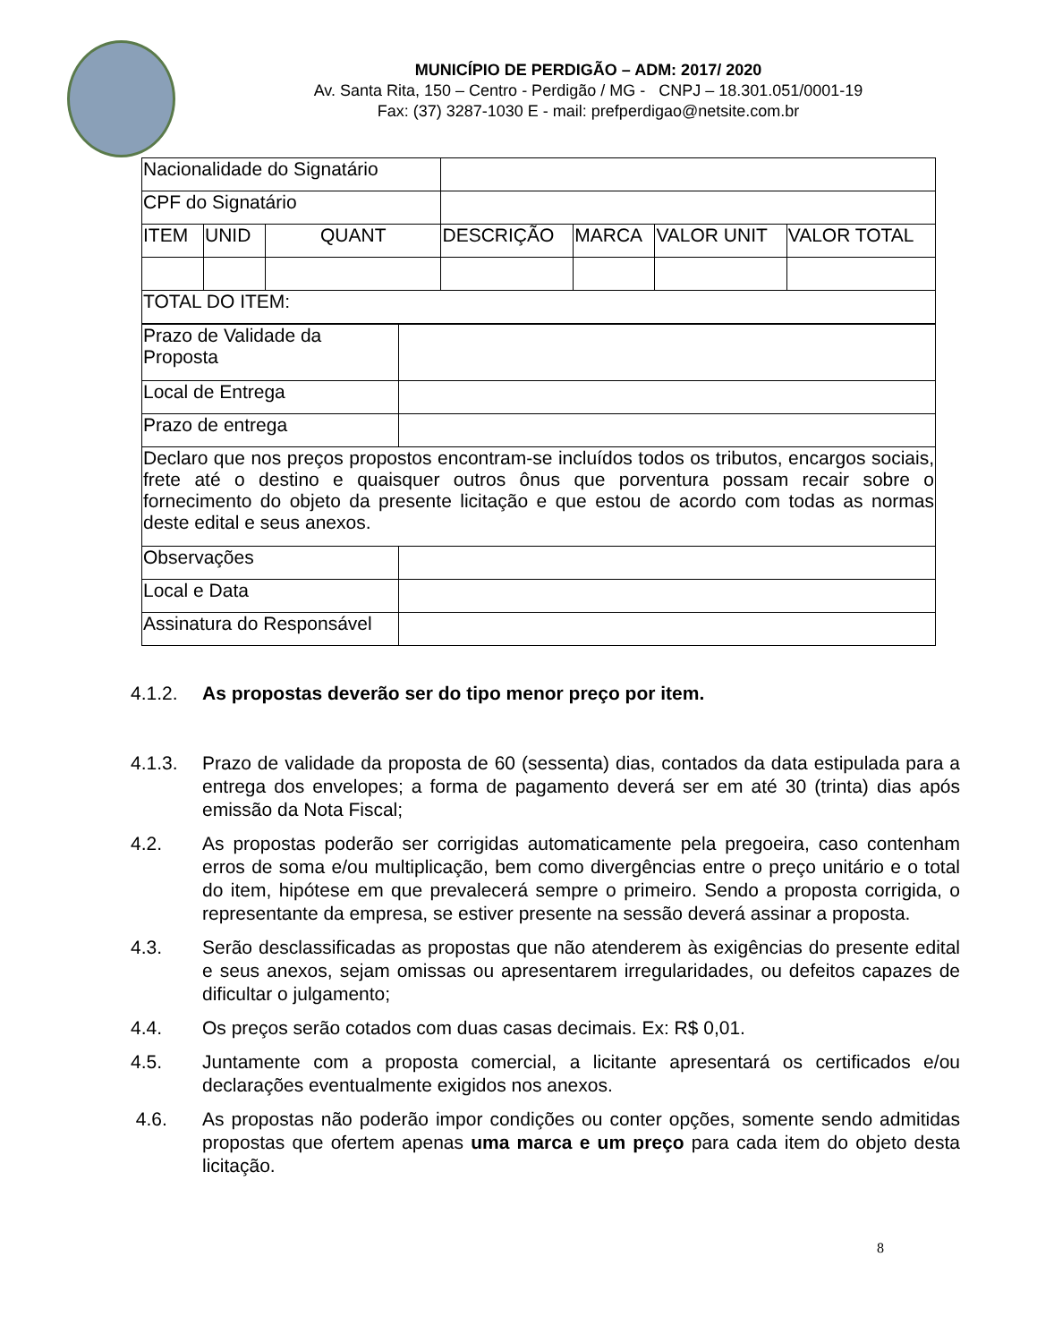MUNICÍPIO DE PERDIGÃO – ADM: 2017/ 2020
Av. Santa Rita, 150 – Centro - Perdigão / MG - CNPJ – 18.301.051/0001-19
Fax: (37) 3287-1030 E - mail: prefperdigao@netsite.com.br
| Nacionalidade do Signatário | | | | | | |
| CPF do Signatário | | | | | | |
| ITEM | UNID | QUANT | DESCRIÇÃO | MARCA | VALOR UNIT | VALOR TOTAL |
| TOTAL DO ITEM: | | | | | | |
| Prazo de Validade da Proposta | |
| Local de Entrega | |
| Prazo de entrega | |
| Declaro que nos preços propostos encontram-se incluídos todos os tributos, encargos sociais, frete até o destino e quaisquer outros ônus que porventura possam recair sobre o fornecimento do objeto da presente licitação e que estou de acordo com todas as normas deste edital e seus anexos. | |
| Observações | |
| Local e Data | |
| Assinatura do Responsável | |
4.1.2. As propostas deverão ser do tipo menor preço por item.
4.1.3. Prazo de validade da proposta de 60 (sessenta) dias, contados da data estipulada para a entrega dos envelopes; a forma de pagamento deverá ser em até 30 (trinta) dias após emissão da Nota Fiscal;
4.2. As propostas poderão ser corrigidas automaticamente pela pregoeira, caso contenham erros de soma e/ou multiplicação, bem como divergências entre o preço unitário e o total do item, hipótese em que prevalecerá sempre o primeiro. Sendo a proposta corrigida, o representante da empresa, se estiver presente na sessão deverá assinar a proposta.
4.3. Serão desclassificadas as propostas que não atenderem às exigências do presente edital e seus anexos, sejam omissas ou apresentarem irregularidades, ou defeitos capazes de dificultar o julgamento;
4.4. Os preços serão cotados com duas casas decimais. Ex: R$ 0,01.
4.5. Juntamente com a proposta comercial, a licitante apresentará os certificados e/ou declarações eventualmente exigidos nos anexos.
4.6. As propostas não poderão impor condições ou conter opções, somente sendo admitidas propostas que ofertem apenas uma marca e um preço para cada item do objeto desta licitação.
8